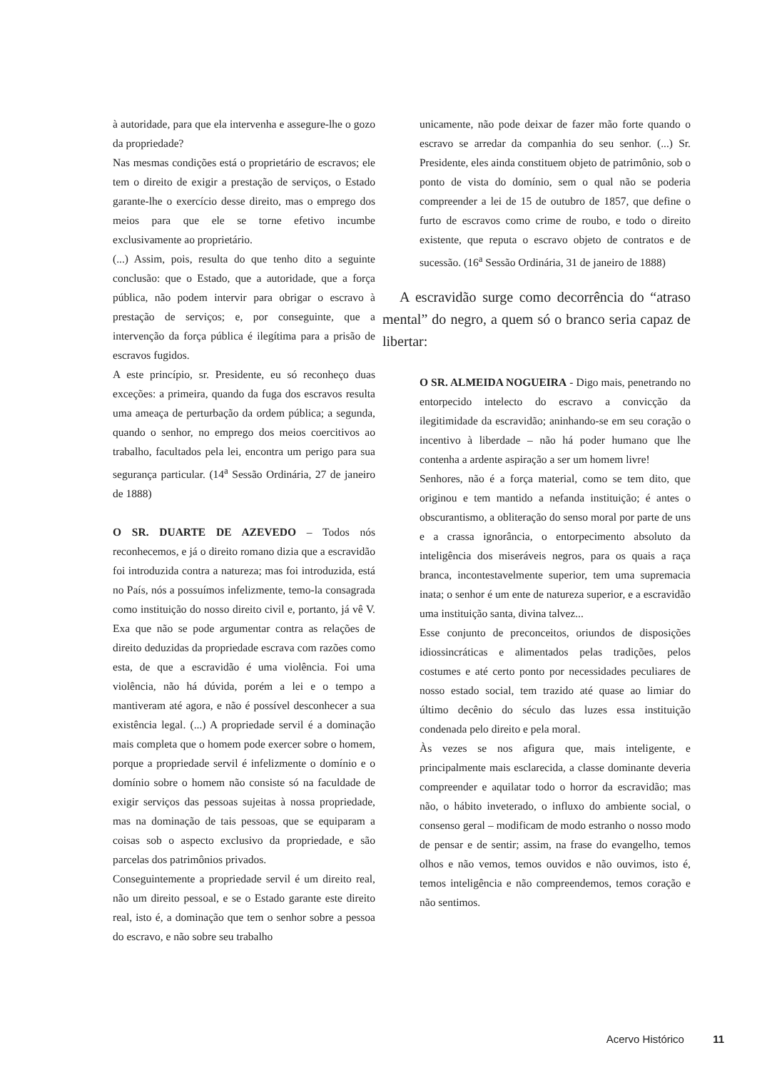à autoridade, para que ela intervenha e assegure-lhe o gozo da propriedade?
Nas mesmas condições está o proprietário de escravos; ele tem o direito de exigir a prestação de serviços, o Estado garante-lhe o exercício desse direito, mas o emprego dos meios para que ele se torne efetivo incumbe exclusivamente ao proprietário.
(...) Assim, pois, resulta do que tenho dito a seguinte conclusão: que o Estado, que a autoridade, que a força pública, não podem intervir para obrigar o escravo à prestação de serviços; e, por conseguinte, que a intervenção da força pública é ilegítima para a prisão de escravos fugidos.
A este princípio, sr. Presidente, eu só reconheço duas exceções: a primeira, quando da fuga dos escravos resulta uma ameaça de perturbação da ordem pública; a segunda, quando o senhor, no emprego dos meios coercitivos ao trabalho, facultados pela lei, encontra um perigo para sua segurança particular. (14<sup>a</sup> Sessão Ordinária, 27 de janeiro de 1888)
O SR. DUARTE DE AZEVEDO – Todos nós reconhecemos, e já o direito romano dizia que a escravidão foi introduzida contra a natureza; mas foi introduzida, está no País, nós a possuímos infelizmente, temo-la consagrada como instituição do nosso direito civil e, portanto, já vê V. Exa que não se pode argumentar contra as relações de direito deduzidas da propriedade escrava com razões como esta, de que a escravidão é uma violência. Foi uma violência, não há dúvida, porém a lei e o tempo a mantiveram até agora, e não é possível desconhecer a sua existência legal. (...) A propriedade servil é a dominação mais completa que o homem pode exercer sobre o homem, porque a propriedade servil é infelizmente o domínio e o domínio sobre o homem não consiste só na faculdade de exigir serviços das pessoas sujeitas à nossa propriedade, mas na dominação de tais pessoas, que se equiparam a coisas sob o aspecto exclusivo da propriedade, e são parcelas dos patrimônios privados.
Conseguintemente a propriedade servil é um direito real, não um direito pessoal, e se o Estado garante este direito real, isto é, a dominação que tem o senhor sobre a pessoa do escravo, e não sobre seu trabalho
unicamente, não pode deixar de fazer mão forte quando o escravo se arredar da companhia do seu senhor. (...) Sr. Presidente, eles ainda constituem objeto de patrimônio, sob o ponto de vista do domínio, sem o qual não se poderia compreender a lei de 15 de outubro de 1857, que define o furto de escravos como crime de roubo, e todo o direito existente, que reputa o escravo objeto de contratos e de sucessão. (16<sup>a</sup> Sessão Ordinária, 31 de janeiro de 1888)
A escravidão surge como decorrência do “atraso mental” do negro, a quem só o branco seria capaz de libertar:
O SR. ALMEIDA NOGUEIRA - Digo mais, penetrando no entorpecido intelecto do escravo a convicção da ilegitimidade da escravidão; aninhando-se em seu coração o incentivo à liberdade – não há poder humano que lhe contenha a ardente aspiração a ser um homem livre!
Senhores, não é a força material, como se tem dito, que originou e tem mantido a nefanda instituição; é antes o obscurantismo, a obliteração do senso moral por parte de uns e a crassa ignorância, o entorpecimento absoluto da inteligência dos miseráveis negros, para os quais a raça branca, incontestavelmente superior, tem uma supremacia inata; o senhor é um ente de natureza superior, e a escravidão uma instituição santa, divina talvez...
Esse conjunto de preconceitos, oriundos de disposições idiossincráticas e alimentados pelas tradições, pelos costumes e até certo ponto por necessidades peculiares de nosso estado social, tem trazido até quase ao limiar do último decênio do século das luzes essa instituição condenada pelo direito e pela moral.
Às vezes se nos afigura que, mais inteligente, e principalmente mais esclarecida, a classe dominante deveria compreender e aquilatar todo o horror da escravidão; mas não, o hábito inveterado, o influxo do ambiente social, o consenso geral – modificam de modo estranho o nosso modo de pensar e de sentir; assim, na frase do evangelho, temos olhos e não vemos, temos ouvidos e não ouvimos, isto é, temos inteligência e não compreendemos, temos coração e não sentimos.
Acervo Histórico 11